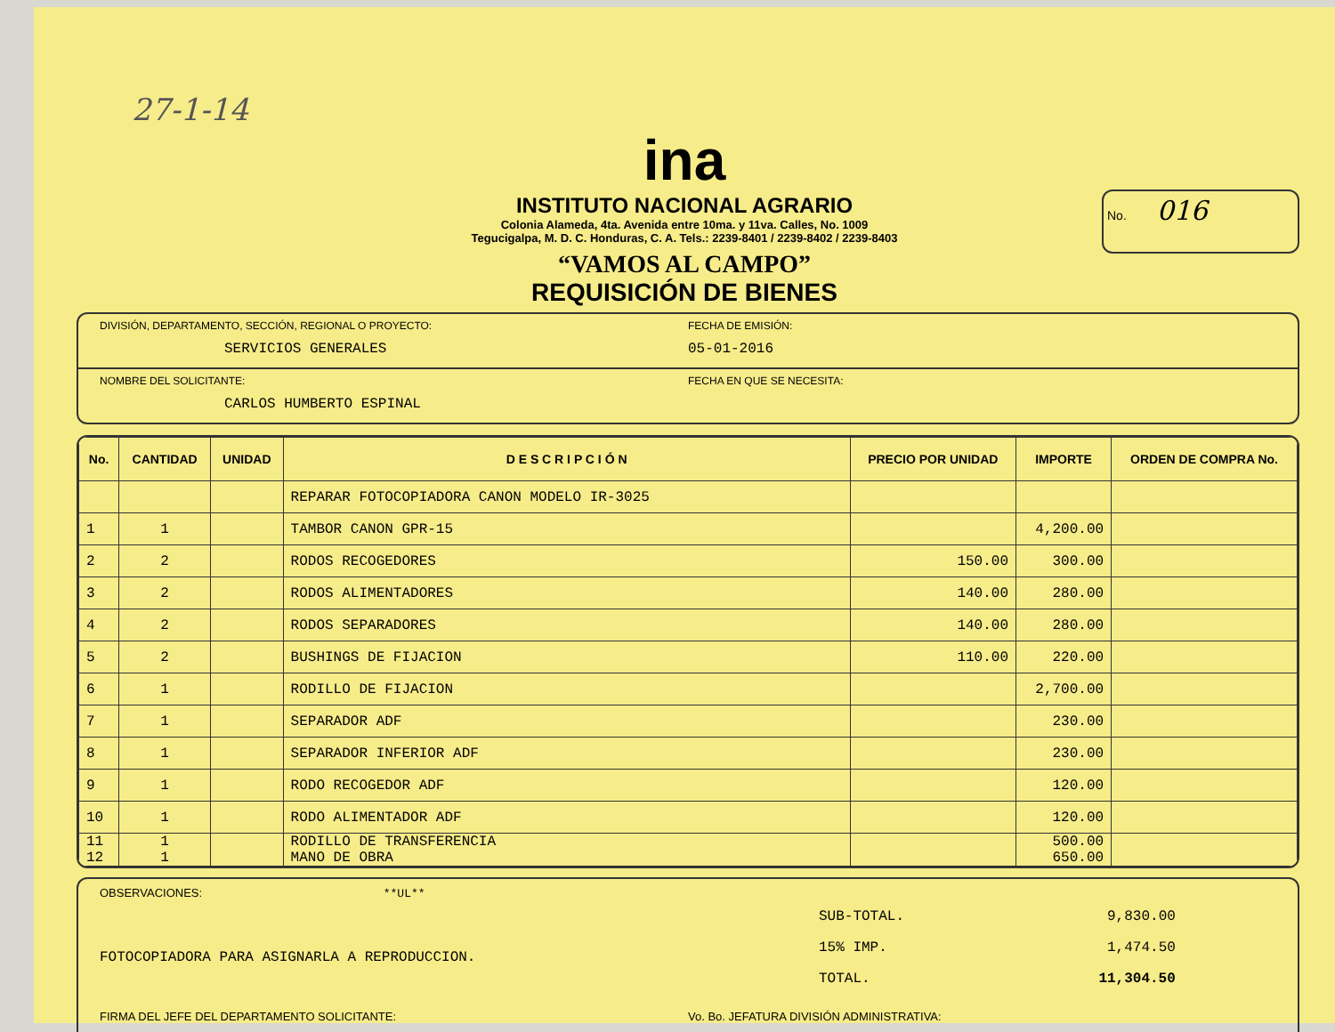27-1-14
ina
INSTITUTO NACIONAL AGRARIO
Colonia Alameda, 4ta. Avenida entre 10ma. y 11va. Calles, No. 1009
Tegucigalpa, M. D. C. Honduras, C. A. Tels.: 2239-8401 / 2239-8402 / 2239-8403
“VAMOS AL CAMPO”
REQUISICIÓN DE BIENES
No. 016
DIVISIÓN, DEPARTAMENTO, SECCIÓN, REGIONAL O PROYECTO:
SERVICIOS GENERALES
FECHA DE EMISIÓN:
05-01-2016
NOMBRE DEL SOLICITANTE:
CARLOS HUMBERTO ESPINAL
FECHA EN QUE SE NECESITA:
| No. | CANTIDAD | UNIDAD | D E S C R I P C I Ó N | PRECIO POR UNIDAD | IMPORTE | ORDEN DE COMPRA No. |
| --- | --- | --- | --- | --- | --- | --- |
| | | | REPARAR FOTOCOPIADORA CANON MODELO IR-3025 | | | |
| 1 | 1 | | TAMBOR CANON GPR-15 | | 4,200.00 | |
| 2 | 2 | | RODOS RECOGEDORES | 150.00 | 300.00 | |
| 3 | 2 | | RODOS ALIMENTADORES | 140.00 | 280.00 | |
| 4 | 2 | | RODOS SEPARADORES | 140.00 | 280.00 | |
| 5 | 2 | | BUSHINGS DE FIJACION | 110.00 | 220.00 | |
| 6 | 1 | | RODILLO DE FIJACION | | 2,700.00 | |
| 7 | 1 | | SEPARADOR ADF | | 230.00 | |
| 8 | 1 | | SEPARADOR INFERIOR ADF | | 230.00 | |
| 9 | 1 | | RODO RECOGEDOR ADF | | 120.00 | |
| 10 | 1 | | RODO ALIMENTADOR ADF | | 120.00 | |
| 11 12 | 1 1 | | RODILLO DE TRANSFERENCIA MANO DE OBRA | | 500.00 650.00 | |
OBSERVACIONES: **UL**
| SUB-TOTAL. | 9,830.00 |
| 15% IMP. | 1,474.50 |
| TOTAL. | 11,304.50 |
FOTOCOPIADORA PARA ASIGNARLA A REPRODUCCION.
FIRMA DEL JEFE DEL DEPARTAMENTO SOLICITANTE:
Vo. Bo. JEFATURA DIVISIÓN ADMINISTRATIVA: